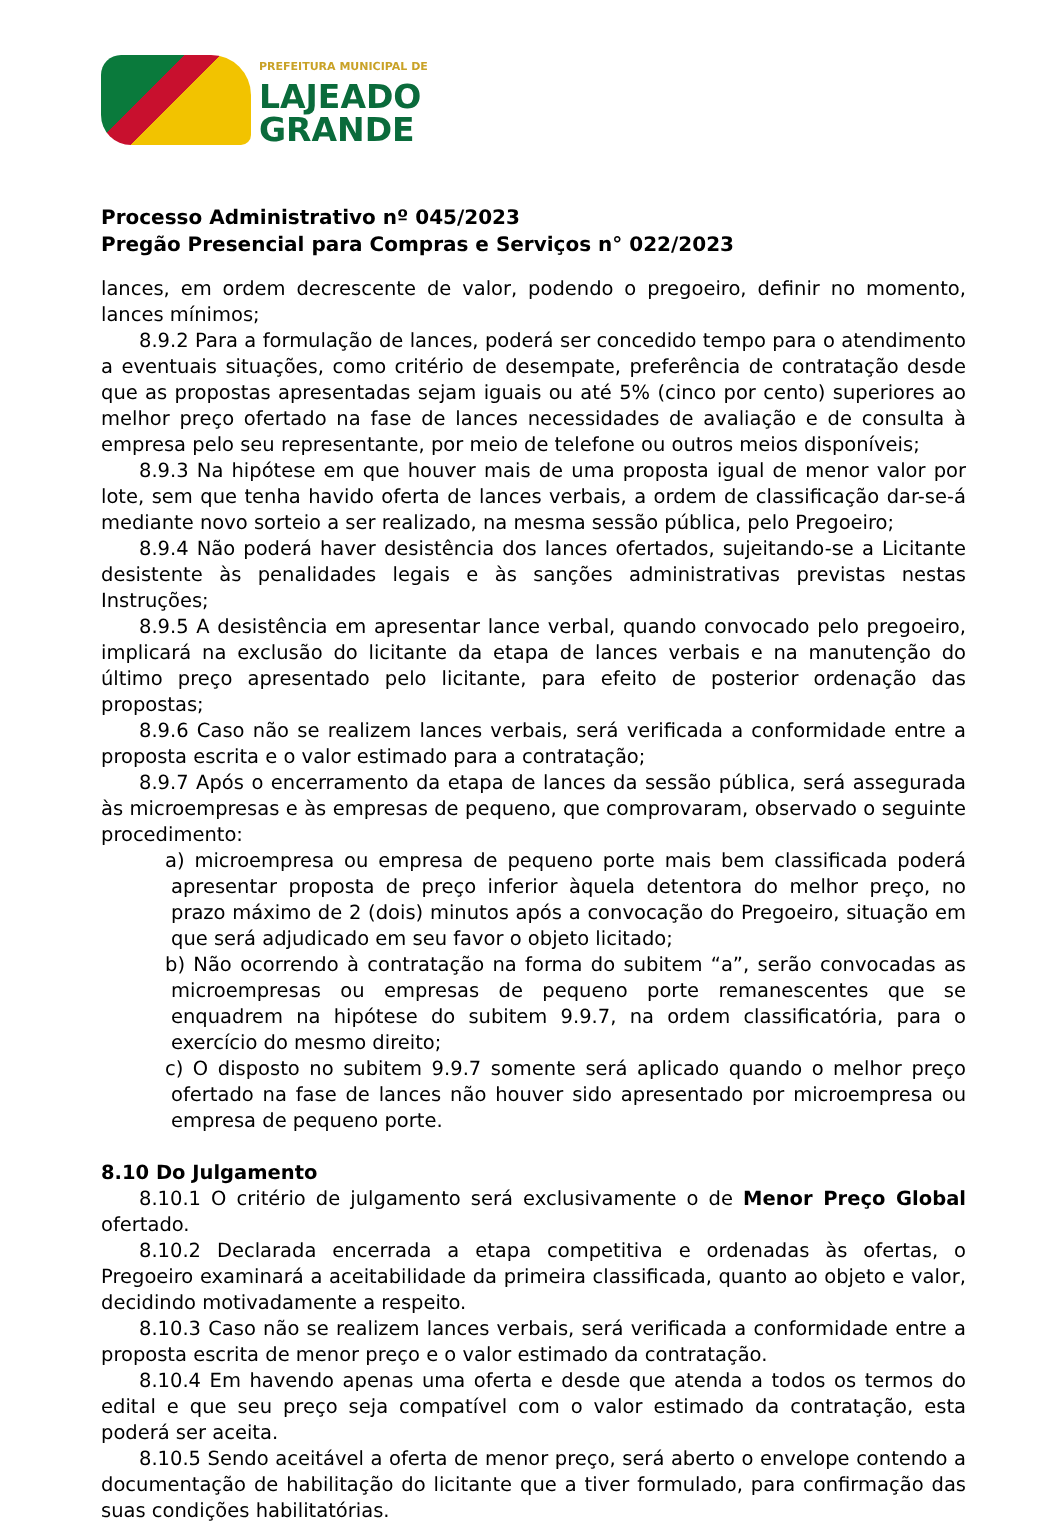PREFEITURA MUNICIPAL DE
LAJEADO
GRANDE
Processo Administrativo nº 045/2023
Pregão Presencial para Compras e Serviços n° 022/2023
lances, em ordem decrescente de valor, podendo o pregoeiro, definir no momento, lances mínimos;
8.9.2 Para a formulação de lances, poderá ser concedido tempo para o atendimento a eventuais situações, como critério de desempate, preferência de contratação desde que as propostas apresentadas sejam iguais ou até 5% (cinco por cento) superiores ao melhor preço ofertado na fase de lances necessidades de avaliação e de consulta à empresa pelo seu representante, por meio de telefone ou outros meios disponíveis;
8.9.3 Na hipótese em que houver mais de uma proposta igual de menor valor por lote, sem que tenha havido oferta de lances verbais, a ordem de classificação dar-se-á mediante novo sorteio a ser realizado, na mesma sessão pública, pelo Pregoeiro;
8.9.4 Não poderá haver desistência dos lances ofertados, sujeitando-se a Licitante desistente às penalidades legais e às sanções administrativas previstas nestas Instruções;
8.9.5 A desistência em apresentar lance verbal, quando convocado pelo pregoeiro, implicará na exclusão do licitante da etapa de lances verbais e na manutenção do último preço apresentado pelo licitante, para efeito de posterior ordenação das propostas;
8.9.6 Caso não se realizem lances verbais, será verificada a conformidade entre a proposta escrita e o valor estimado para a contratação;
8.9.7 Após o encerramento da etapa de lances da sessão pública, será assegurada às microempresas e às empresas de pequeno, que comprovaram, observado o seguinte procedimento:
a) microempresa ou empresa de pequeno porte mais bem classificada poderá apresentar proposta de preço inferior àquela detentora do melhor preço, no prazo máximo de 2 (dois) minutos após a convocação do Pregoeiro, situação em que será adjudicado em seu favor o objeto licitado;
b) Não ocorrendo à contratação na forma do subitem “a”, serão convocadas as microempresas ou empresas de pequeno porte remanescentes que se enquadrem na hipótese do subitem 9.9.7, na ordem classificatória, para o exercício do mesmo direito;
c) O disposto no subitem 9.9.7 somente será aplicado quando o melhor preço ofertado na fase de lances não houver sido apresentado por microempresa ou empresa de pequeno porte.
8.10 Do Julgamento
8.10.1 O critério de julgamento será exclusivamente o de Menor Preço Global ofertado.
8.10.2 Declarada encerrada a etapa competitiva e ordenadas às ofertas, o Pregoeiro examinará a aceitabilidade da primeira classificada, quanto ao objeto e valor, decidindo motivadamente a respeito.
8.10.3 Caso não se realizem lances verbais, será verificada a conformidade entre a proposta escrita de menor preço e o valor estimado da contratação.
8.10.4 Em havendo apenas uma oferta e desde que atenda a todos os termos do edital e que seu preço seja compatível com o valor estimado da contratação, esta poderá ser aceita.
8.10.5 Sendo aceitável a oferta de menor preço, será aberto o envelope contendo a documentação de habilitação do licitante que a tiver formulado, para confirmação das suas condições habilitatórias.